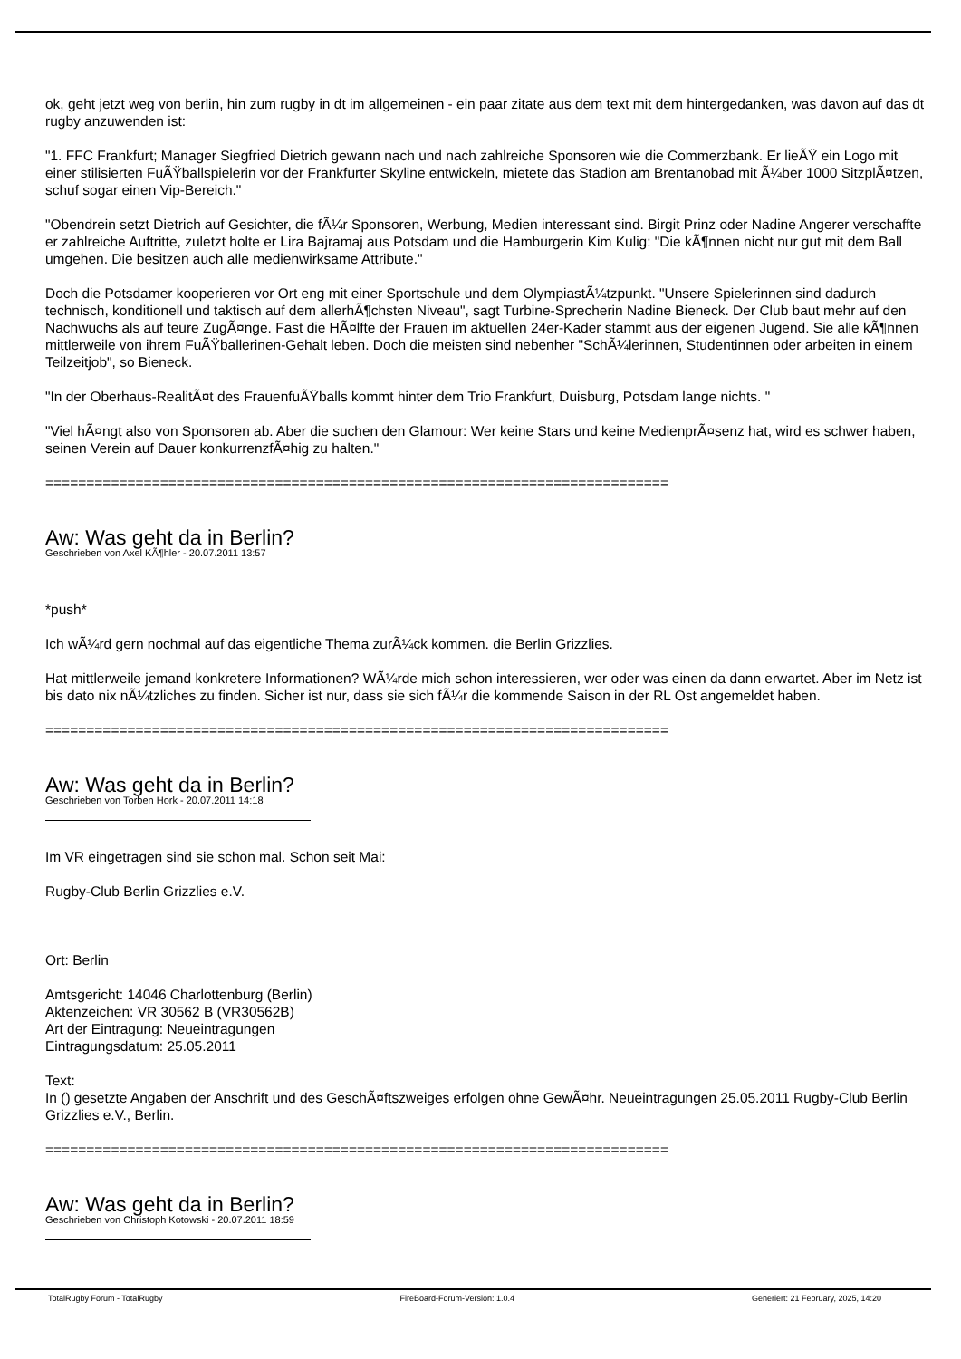ok, geht jetzt weg von berlin, hin zum rugby in dt im allgemeinen - ein paar zitate aus dem text mit dem hintergedanken, was davon auf das dt rugby anzuwenden ist:
"1. FFC Frankfurt; Manager Siegfried Dietrich gewann nach und nach zahlreiche Sponsoren wie die Commerzbank. Er lieÃŸ ein Logo mit einer stilisierten FuÃŸballspielerin vor der Frankfurter Skyline entwickeln, mietete das Stadion am Brentanobad mit Ã¼ber 1000 SitzplÃ¤tzen, schuf sogar einen Vip-Bereich."
"Obendrein setzt Dietrich auf Gesichter, die fÃ¼r Sponsoren, Werbung, Medien interessant sind. Birgit Prinz oder Nadine Angerer verschaffte er zahlreiche Auftritte, zuletzt holte er Lira Bajramaj aus Potsdam und die Hamburgerin Kim Kulig: "Die kÃ¶nnen nicht nur gut mit dem Ball umgehen. Die besitzen auch alle medienwirksame Attribute."
Doch die Potsdamer kooperieren vor Ort eng mit einer Sportschule und dem OlympiastÃ¼tzpunkt. "Unsere Spielerinnen sind dadurch technisch, konditionell und taktisch auf dem allerhÃ¶chsten Niveau", sagt Turbine-Sprecherin Nadine Bieneck. Der Club baut mehr auf den Nachwuchs als auf teure ZugÃ¤nge. Fast die HÃ¤lfte der Frauen im aktuellen 24er-Kader stammt aus der eigenen Jugend. Sie alle kÃ¶nnen mittlerweile von ihrem FuÃŸballerinen-Gehalt leben. Doch die meisten sind nebenher "SchÃ¼lerinnen, Studentinnen oder arbeiten in einem Teilzeitjob", so Bieneck.
"In der Oberhaus-RealitÃ¤t des FrauenfuÃŸballs kommt hinter dem Trio Frankfurt, Duisburg, Potsdam lange nichts. "
"Viel hÃ¤ngt also von Sponsoren ab. Aber die suchen den Glamour: Wer keine Stars und keine MedienprÃ¤senz hat, wird es schwer haben, seinen Verein auf Dauer konkurrenzfÃ¤hig zu halten."
============================================================================
Aw: Was geht da in Berlin?
Geschrieben von Axel KÃ¶hler - 20.07.2011 13:57
*push*
Ich wÃ¼rd gern nochmal auf das eigentliche Thema zurÃ¼ck kommen. die Berlin Grizzlies.
Hat mittlerweile jemand konkretere Informationen? WÃ¼rde mich schon interessieren, wer oder was einen da dann erwartet. Aber im Netz ist bis dato nix nÃ¼tzliches zu finden. Sicher ist nur, dass sie sich fÃ¼r die kommende Saison in der RL Ost angemeldet haben.
============================================================================
Aw: Was geht da in Berlin?
Geschrieben von Torben Hork - 20.07.2011 14:18
Im VR eingetragen sind sie schon mal. Schon seit Mai:
Rugby-Club Berlin Grizzlies e.V.
Ort: Berlin
Amtsgericht: 14046 Charlottenburg (Berlin)
Aktenzeichen: VR 30562 B (VR30562B)
Art der Eintragung: Neueintragungen
Eintragungsdatum: 25.05.2011
Text:
In () gesetzte Angaben der Anschrift und des GeschÃ¤ftszweiges erfolgen ohne GewÃ¤hr. Neueintragungen 25.05.2011 Rugby-Club Berlin Grizzlies e.V., Berlin.
============================================================================
Aw: Was geht da in Berlin?
Geschrieben von Christoph Kotowski - 20.07.2011 18:59
TotalRugby Forum - TotalRugby FireBoard-Forum-Version: 1.0.4 Generiert: 21 February, 2025, 14:20